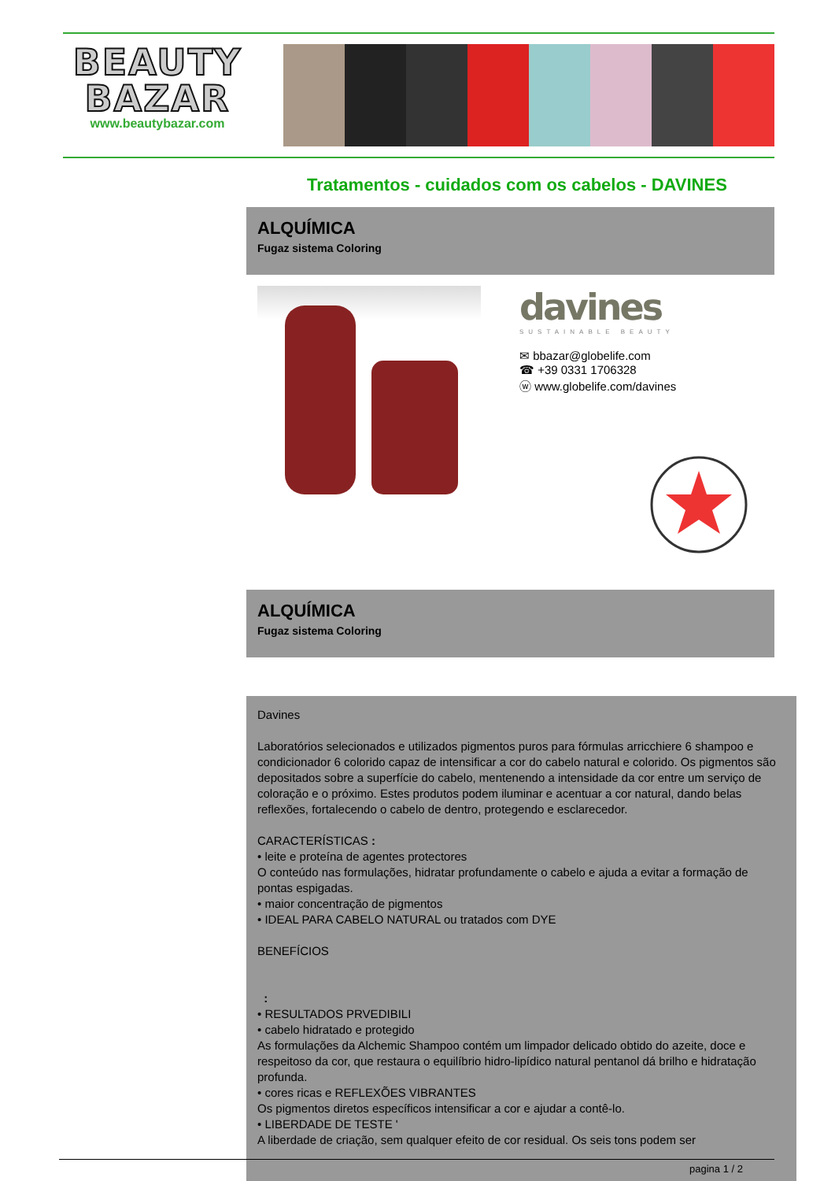BEAUTY
BAZAR
www.beautybazar.com
Tratamentos - cuidados com os cabelos - DAVINES
ALQUÍMICA
Fugaz sistema Coloring
davines
SUSTAINABLE BEAUTY
✉ bbazar@globelife.com
☎ +39 0331 1706328
ⓦ www.globelife.com/davines
ALQUÍMICA
Fugaz sistema Coloring
Davines
Laboratórios selecionados e utilizados pigmentos puros para fórmulas arricchiere 6 shampoo e condicionador 6 colorido capaz de intensificar a cor do cabelo natural e colorido. Os pigmentos são depositados sobre a superfície do cabelo, mentenendo a intensidade da cor entre um serviço de coloração e o próximo. Estes produtos podem iluminar e acentuar a cor natural, dando belas reflexões, fortalecendo o cabelo de dentro, protegendo e esclarecedor.
CARACTERÍSTICAS :
• leite e proteína de agentes protectores
O conteúdo nas formulações, hidratar profundamente o cabelo e ajuda a evitar a formação de pontas espigadas.
• maior concentração de pigmentos
• IDEAL PARA CABELO NATURAL ou tratados com DYE
BENEFÍCIOS
:
• RESULTADOS PRVEDIBILI
• cabelo hidratado e protegido
As formulações da Alchemic Shampoo contém um limpador delicado obtido do azeite, doce e respeitoso da cor, que restaura o equilíbrio hidro-lipídico natural pentanol dá brilho e hidratação profunda.
• cores ricas e REFLEXÕES VIBRANTES
Os pigmentos diretos específicos intensificar a cor e ajudar a contê-lo.
• LIBERDADE DE TESTE '
A liberdade de criação, sem qualquer efeito de cor residual. Os seis tons podem ser
pagina 1 / 2